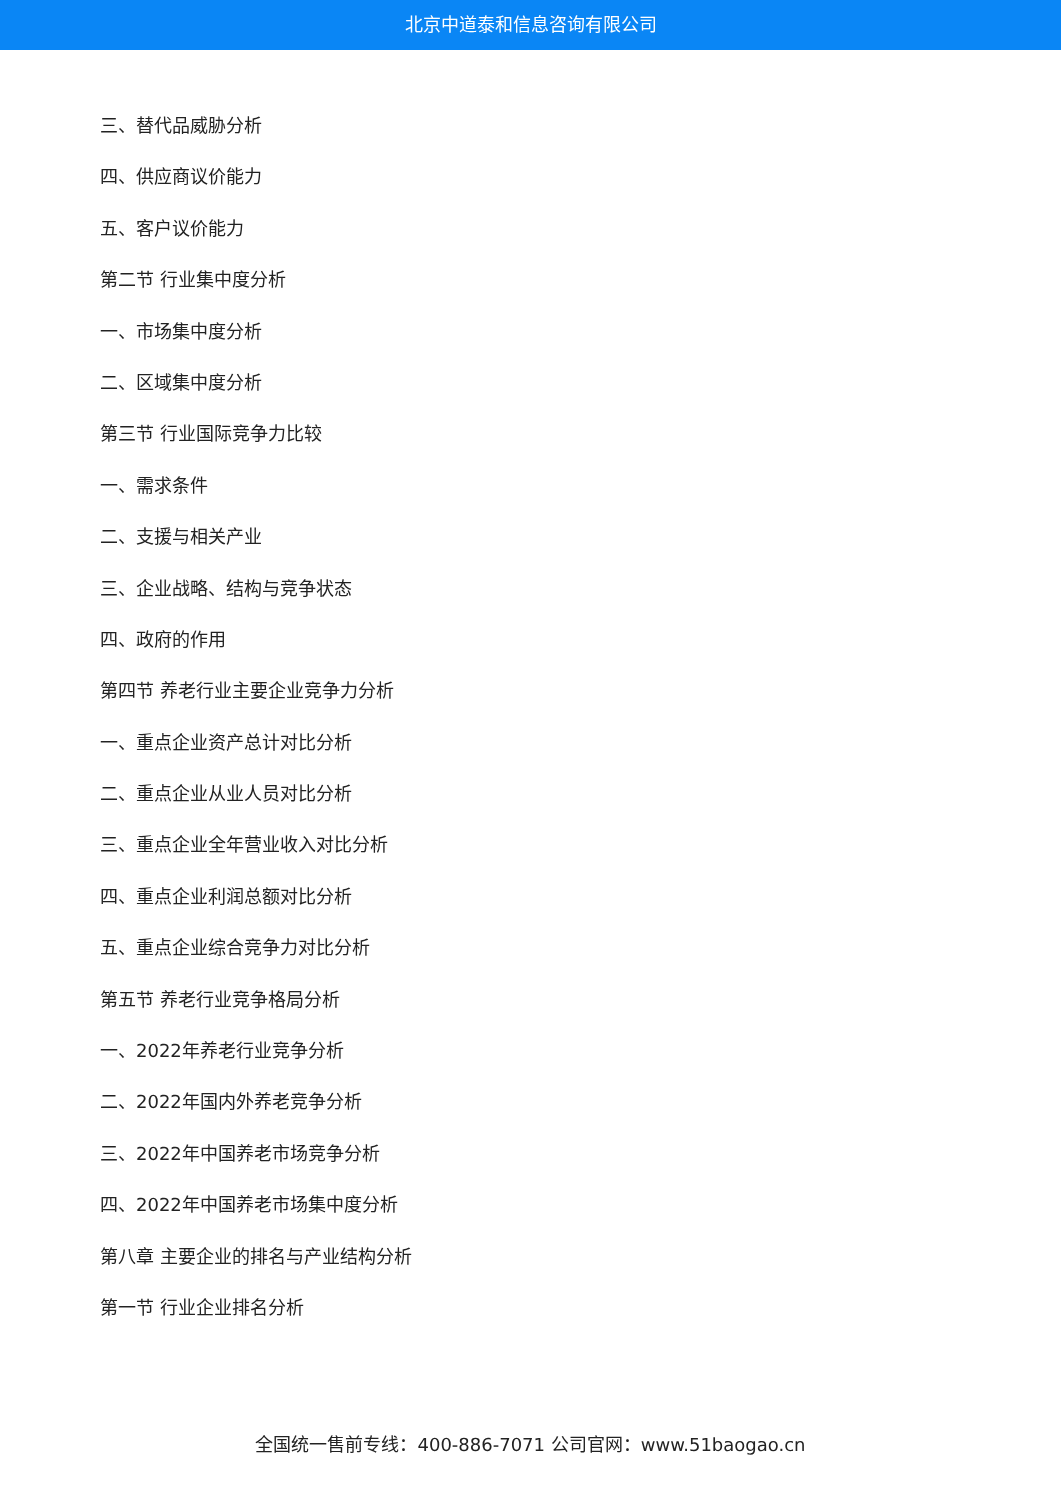北京中道泰和信息咨询有限公司
三、替代品威胁分析
四、供应商议价能力
五、客户议价能力
第二节 行业集中度分析
一、市场集中度分析
二、区域集中度分析
第三节 行业国际竞争力比较
一、需求条件
二、支援与相关产业
三、企业战略、结构与竞争状态
四、政府的作用
第四节 养老行业主要企业竞争力分析
一、重点企业资产总计对比分析
二、重点企业从业人员对比分析
三、重点企业全年营业收入对比分析
四、重点企业利润总额对比分析
五、重点企业综合竞争力对比分析
第五节 养老行业竞争格局分析
一、2022年养老行业竞争分析
二、2022年国内外养老竞争分析
三、2022年中国养老市场竞争分析
四、2022年中国养老市场集中度分析
第八章 主要企业的排名与产业结构分析
第一节 行业企业排名分析
全国统一售前专线：400-886-7071 公司官网：www.51baogao.cn